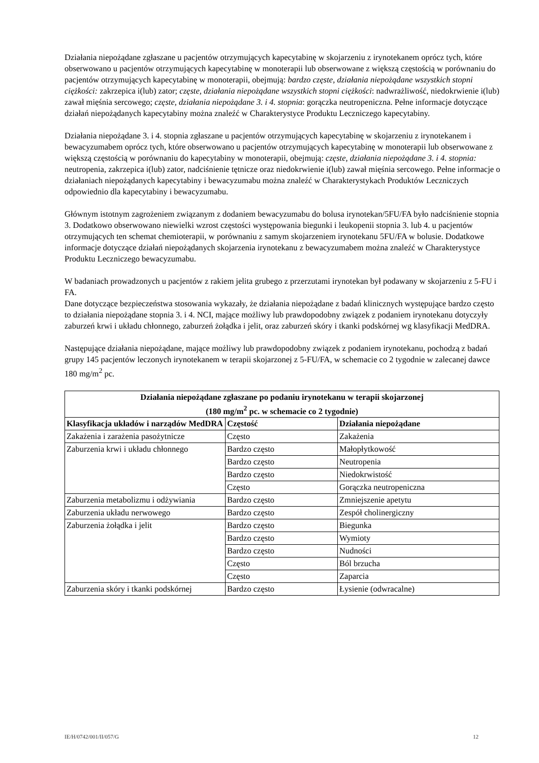Działania niepożądane zgłaszane u pacjentów otrzymujących kapecytabinę w skojarzeniu z irynotekanem oprócz tych, które obserwowano u pacjentów otrzymujących kapecytabinę w monoterapii lub obserwowane z większą częstością w porównaniu do pacjentów otrzymujących kapecytabinę w monoterapii, obejmują: bardzo częste, działania niepożądane wszystkich stopni ciężkości: zakrzepica i(lub) zator; częste, działania niepożądane wszystkich stopni ciężkości: nadwrażliwość, niedokrwienie i(lub) zawał mięśnia sercowego; częste, działania niepożądane 3. i 4. stopnia: gorączka neutropeniczna. Pełne informacje dotyczące działań niepożądanych kapecytabiny można znaleźć w Charakterystyce Produktu Leczniczego kapecytabiny.
Działania niepożądane 3. i 4. stopnia zgłaszane u pacjentów otrzymujących kapecytabinę w skojarzeniu z irynotekanem i bewacyzumabem oprócz tych, które obserwowano u pacjentów otrzymujących kapecytabinę w monoterapii lub obserwowane z większą częstością w porównaniu do kapecytabiny w monoterapii, obejmują: częste, działania niepożądane 3. i 4. stopnia: neutropenia, zakrzepica i(lub) zator, nadciśnienie tętnicze oraz niedokrwienie i(lub) zawał mięśnia sercowego. Pełne informacje o działaniach niepożądanych kapecytabiny i bewacyzumabu można znaleźć w Charakterystykach Produktów Leczniczych odpowiednio dla kapecytabiny i bewacyzumabu.
Głównym istotnym zagrożeniem związanym z dodaniem bewacyzumabu do bolusa irynotekan/5FU/FA było nadciśnienie stopnia 3. Dodatkowo obserwowano niewielki wzrost częstości występowania biegunki i leukopenii stopnia 3. lub 4. u pacjentów otrzymujących ten schemat chemioterapii, w porównaniu z samym skojarzeniem irynotekanu 5FU/FA w bolusie. Dodatkowe informacje dotyczące działań niepożądanych skojarzenia irynotekanu z bewacyzumabem można znaleźć w Charakterystyce Produktu Leczniczego bewacyzumabu.
W badaniach prowadzonych u pacjentów z rakiem jelita grubego z przerzutami irynotekan był podawany w skojarzeniu z 5-FU i FA.
Dane dotyczące bezpieczeństwa stosowania wykazały, że działania niepożądane z badań klinicznych występujące bardzo często to działania niepożądane stopnia 3. i 4. NCI, mające możliwy lub prawdopodobny związek z podaniem irynotekanu dotyczyły zaburzeń krwi i układu chłonnego, zaburzeń żołądka i jelit, oraz zaburzeń skóry i tkanki podskórnej wg klasyfikacji MedDRA.
Następujące działania niepożądane, mające możliwy lub prawdopodobny związek z podaniem irynotekanu, pochodzą z badań grupy 145 pacjentów leczonych irynotekanem w terapii skojarzonej z 5-FU/FA, w schemacie co 2 tygodnie w zalecanej dawce 180 mg/m<sup>2</sup> pc.
| Działania niepożądane zgłaszane po podaniu irynotekanu w terapii skojarzonej (180 mg/m<sup>2</sup> pc. w schemacie co 2 tygodnie) | | |
| --- | --- | --- |
| Klasyfikacja układów i narządów MedDRA | Częstość | Działania niepożądane |
| Zakażenia i zarażenia pasożytnicze | Często | Zakażenia |
| Zaburzenia krwi i układu chłonnego | Bardzo często | Małopłytkowość |
| | Bardzo często | Neutropenia |
| | Bardzo często | Niedokrwistość |
| | Często | Gorączka neutropeniczna |
| Zaburzenia metabolizmu i odżywiania | Bardzo często | Zmniejszenie apetytu |
| Zaburzenia układu nerwowego | Bardzo często | Zespół cholinergiczny |
| Zaburzenia żołądka i jelit | Bardzo często | Biegunka |
| | Bardzo często | Wymioty |
| | Bardzo często | Nudności |
| | Często | Ból brzucha |
| | Często | Zaparcia |
| Zaburzenia skóry i tkanki podskórnej | Bardzo często | Łysienie (odwracalne) |
IE/H/0742/001/II/057/G 12